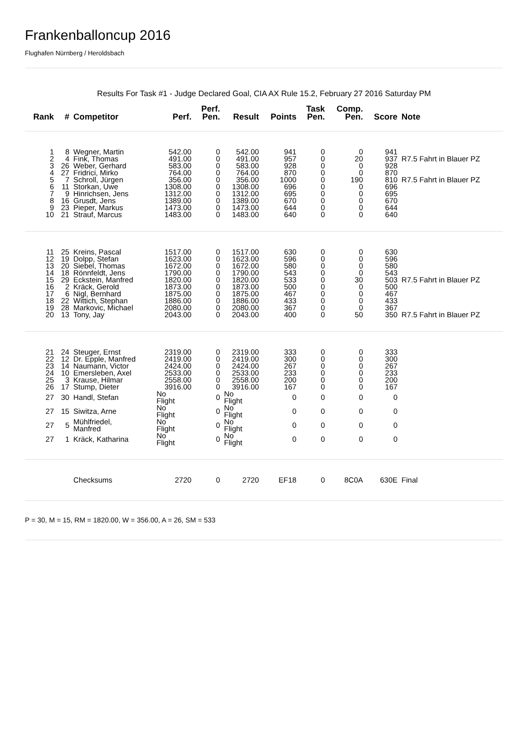Frankenballoncup 2016
Flughafen Nürnberg / Heroldsbach
Results For Task #1 - Judge Declared Goal, CIA AX Rule 15.2, February 27 2016 Saturday PM
| Rank | # | Competitor | Perf. | Perf. Pen. | Result | Points | Task Pen. | Comp. Pen. | Score | Note |
| --- | --- | --- | --- | --- | --- | --- | --- | --- | --- | --- |
| 1 | 8 | Wegner, Martin | 542.00 | 0 | 542.00 | 941 | 0 | 0 | 941 | |
| 2 | 4 | Fink, Thomas | 491.00 | 0 | 491.00 | 957 | 0 | 20 | 937 | R7.5 Fahrt in Blauer PZ |
| 3 | 26 | Weber, Gerhard | 583.00 | 0 | 583.00 | 928 | 0 | 0 | 928 | |
| 4 | 27 | Fridrici, Mirko | 764.00 | 0 | 764.00 | 870 | 0 | 0 | 870 | |
| 5 | 7 | Schroll, Jürgen | 356.00 | 0 | 356.00 | 1000 | 0 | 190 | 810 | R7.5 Fahrt in Blauer PZ |
| 6 | 11 | Storkan, Uwe | 1308.00 | 0 | 1308.00 | 696 | 0 | 0 | 696 | |
| 7 | 9 | Hinrichsen, Jens | 1312.00 | 0 | 1312.00 | 695 | 0 | 0 | 695 | |
| 8 | 16 | Grusdt, Jens | 1389.00 | 0 | 1389.00 | 670 | 0 | 0 | 670 | |
| 9 | 23 | Pieper, Markus | 1473.00 | 0 | 1473.00 | 644 | 0 | 0 | 644 | |
| 10 | 21 | Strauf, Marcus | 1483.00 | 0 | 1483.00 | 640 | 0 | 0 | 640 | |
| 11 | 25 | Kreins, Pascal | 1517.00 | 0 | 1517.00 | 630 | 0 | 0 | 630 | |
| 12 | 19 | Dolpp, Stefan | 1623.00 | 0 | 1623.00 | 596 | 0 | 0 | 596 | |
| 13 | 20 | Siebel, Thomas | 1672.00 | 0 | 1672.00 | 580 | 0 | 0 | 580 | |
| 14 | 18 | Rönnfeldt, Jens | 1790.00 | 0 | 1790.00 | 543 | 0 | 0 | 543 | |
| 15 | 29 | Eckstein, Manfred | 1820.00 | 0 | 1820.00 | 533 | 0 | 30 | 503 | R7.5 Fahrt in Blauer PZ |
| 16 | 2 | Kräck, Gerold | 1873.00 | 0 | 1873.00 | 500 | 0 | 0 | 500 | |
| 17 | 6 | Nigl, Bernhard | 1875.00 | 0 | 1875.00 | 467 | 0 | 0 | 467 | |
| 18 | 22 | Wittich, Stephan | 1886.00 | 0 | 1886.00 | 433 | 0 | 0 | 433 | |
| 19 | 28 | Markovic, Michael | 2080.00 | 0 | 2080.00 | 367 | 0 | 0 | 367 | |
| 20 | 13 | Tony, Jay | 2043.00 | 0 | 2043.00 | 400 | 0 | 50 | 350 | R7.5 Fahrt in Blauer PZ |
| 21 | 24 | Steuger, Ernst | 2319.00 | 0 | 2319.00 | 333 | 0 | 0 | 333 | |
| 22 | 12 | Dr. Epple, Manfred | 2419.00 | 0 | 2419.00 | 300 | 0 | 0 | 300 | |
| 23 | 14 | Naumann, Victor | 2424.00 | 0 | 2424.00 | 267 | 0 | 0 | 267 | |
| 24 | 10 | Emersleben, Axel | 2533.00 | 0 | 2533.00 | 233 | 0 | 0 | 233 | |
| 25 | 3 | Krause, Hilmar | 2558.00 | 0 | 2558.00 | 200 | 0 | 0 | 200 | |
| 26 | 17 | Stump, Dieter | 3916.00 | 0 | 3916.00 | 167 | 0 | 0 | 167 | |
| 27 | 30 | Handl, Stefan | No Flight | 0 | No Flight | 0 | 0 | 0 | 0 | |
| 27 | 15 | Siwitza, Arne | No Flight | 0 | No Flight | 0 | 0 | 0 | 0 | |
| 27 | 5 | Mühlfriedel, Manfred | No Flight | 0 | No Flight | 0 | 0 | 0 | 0 | |
| 27 | 1 | Kräck, Katharina | No Flight | 0 | No Flight | 0 | 0 | 0 | 0 | |
| | | Checksums | 2720 | 0 | 2720 | EF18 | 0 | 8C0A | 630E | Final |
P = 30, M = 15, RM = 1820.00, W = 356.00, A = 26, SM = 533